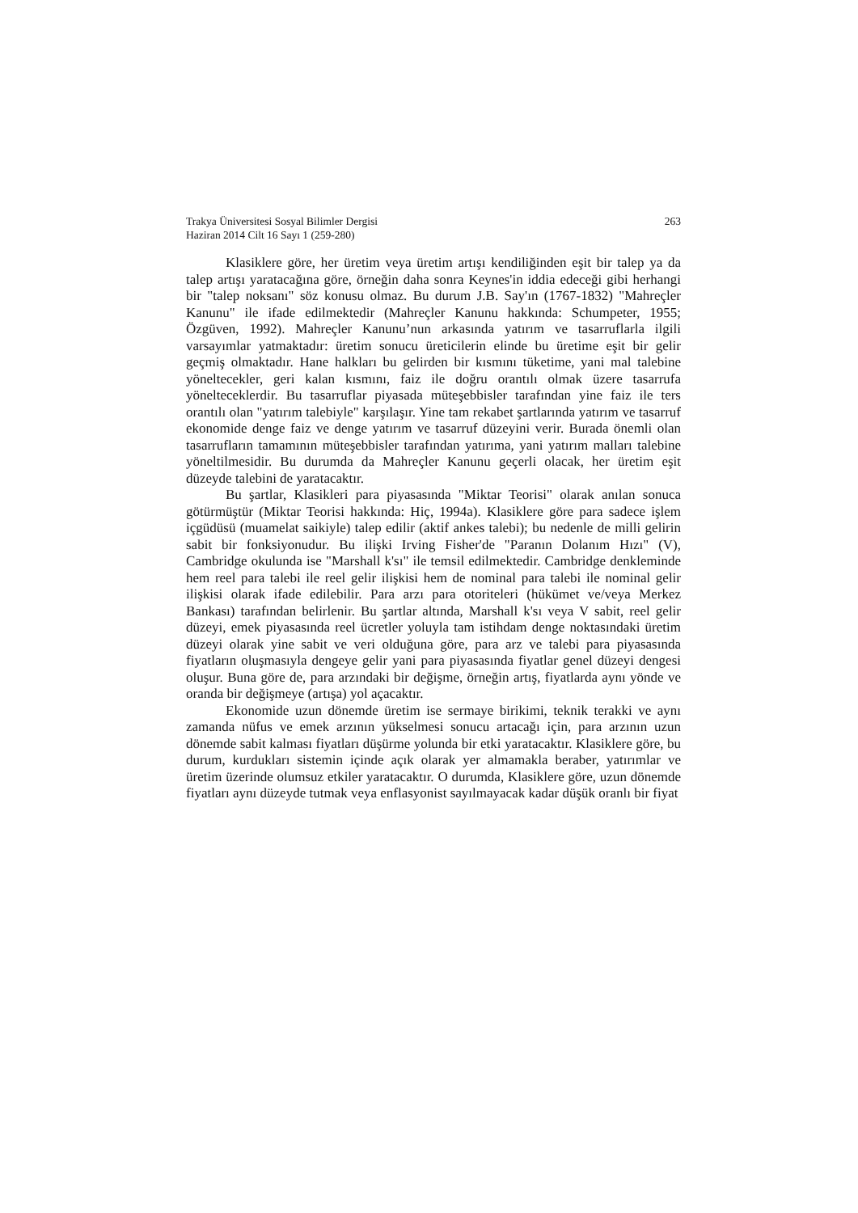Trakya Üniversitesi Sosyal Bilimler Dergisi
Haziran 2014 Cilt 16 Sayı 1 (259-280)
263
Klasiklere göre, her üretim veya üretim artışı kendiliğinden eşit bir talep ya da talep artışı yaratacağına göre, örneğin daha sonra Keynes'in iddia edeceği gibi herhangi bir "talep noksanı" söz konusu olmaz. Bu durum J.B. Say'ın (1767-1832) "Mahreçler Kanunu" ile ifade edilmektedir (Mahreçler Kanunu hakkında: Schumpeter, 1955; Özgüven, 1992). Mahreçler Kanunu’nun arkasında yatırım ve tasarruflarla ilgili varsayımlar yatmaktadır: üretim sonucu üreticilerin elinde bu üretime eşit bir gelir geçmiş olmaktadır. Hane halkları bu gelirden bir kısmını tüketime, yani mal talebine yöneltecekler, geri kalan kısmını, faiz ile doğru orantılı olmak üzere tasarrufa yönelteceklerdir. Bu tasarruflar piyasada müteşebbisler tarafından yine faiz ile ters orantılı olan "yatırım talebiyle" karşılaşır. Yine tam rekabet şartlarında yatırım ve tasarruf ekonomide denge faiz ve denge yatırım ve tasarruf düzeyini verir. Burada önemli olan tasarrufların tamamının müteşebbisler tarafından yatırıma, yani yatırım malları talebine yöneltilmesidir. Bu durumda da Mahreçler Kanunu geçerli olacak, her üretim eşit düzeyde talebini de yaratacaktır.
Bu şartlar, Klasikleri para piyasasında "Miktar Teorisi" olarak anılan sonuca götürmüştür (Miktar Teorisi hakkında: Hiç, 1994a). Klasiklere göre para sadece işlem içgüdüsü (muamelat saikiyle) talep edilir (aktif ankes talebi); bu nedenle de milli gelirin sabit bir fonksiyonudur. Bu ilişki Irving Fisher'de "Paranın Dolanım Hızı" (V), Cambridge okulunda ise "Marshall k'sı" ile temsil edilmektedir. Cambridge denkleminde hem reel para talebi ile reel gelir ilişkisi hem de nominal para talebi ile nominal gelir ilişkisi olarak ifade edilebilir. Para arzı para otoriteleri (hükümet ve/veya Merkez Bankası) tarafından belirlenir. Bu şartlar altında, Marshall k'sı veya V sabit, reel gelir düzeyi, emek piyasasında reel ücretler yoluyla tam istihdam denge noktasındaki üretim düzeyi olarak yine sabit ve veri olduğuna göre, para arz ve talebi para piyasasında fiyatların oluşmasıyla dengeye gelir yani para piyasasında fiyatlar genel düzeyi dengesi oluşur. Buna göre de, para arzındaki bir değişme, örneğin artış, fiyatlarda aynı yönde ve oranda bir değişmeye (artışa) yol açacaktır.
Ekonomide uzun dönemde üretim ise sermaye birikimi, teknik terakki ve aynı zamanda nüfus ve emek arzının yükselmesi sonucu artacağı için, para arzının uzun dönemde sabit kalması fiyatları düşürme yolunda bir etki yaratacaktır. Klasiklere göre, bu durum, kurdukları sistemin içinde açık olarak yer almamakla beraber, yatırımlar ve üretim üzerinde olumsuz etkiler yaratacaktır. O durumda, Klasiklere göre, uzun dönemde fiyatları aynı düzeyde tutmak veya enflasyonist sayılmayacak kadar düşük oranlı bir fiyat